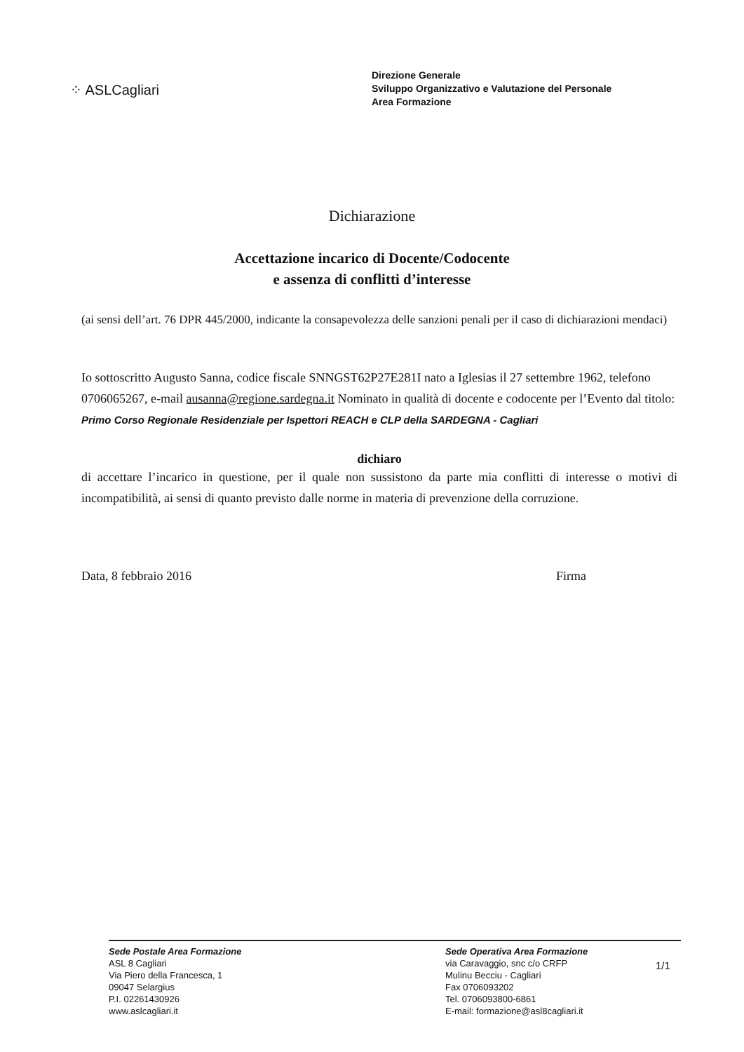⁘ ASLCagliari
Direzione Generale
Sviluppo Organizzativo e Valutazione del Personale
Area Formazione
Dichiarazione
Accettazione incarico di Docente/Codocente
e assenza di conflitti d’interesse
(ai sensi dell’art. 76 DPR 445/2000, indicante la consapevolezza delle sanzioni penali per il caso di dichiarazioni mendaci)
Io sottoscritto Augusto Sanna, codice fiscale SNNGST62P27E281I nato a Iglesias il 27 settembre 1962, telefono 0706065267, e-mail ausanna@regione.sardegna.it Nominato in qualità di docente e codocente per l’Evento dal titolo:
Primo Corso Regionale Residenziale per Ispettori REACH e CLP della SARDEGNA - Cagliari
dichiaro
di accettare l’incarico in questione, per il quale non sussistono da parte mia conflitti di interesse o motivi di incompatibilità, ai sensi di quanto previsto dalle norme in materia di prevenzione della corruzione.
Data, 8 febbraio 2016 Firma
Sede Postale Area Formazione
ASL 8 Cagliari
Via Piero della Francesca, 1
09047 Selargius
P.I. 02261430926
www.aslcagliari.it
Sede Operativa Area Formazione
via Caravaggio, snc c/o CRFP
Mulinu Becciu - Cagliari
Fax 0706093202
Tel. 0706093800-6861
E-mail: formazione@asl8cagliari.it
1/1